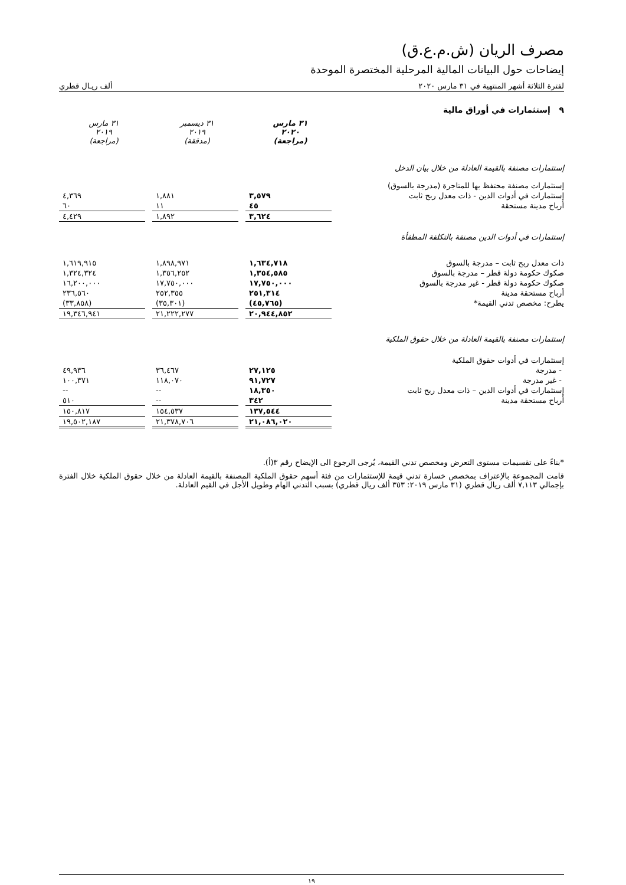مصرف الريان (ش.م.ع.ق)
إيضاحات حول البيانات المالية المرحلية المختصرة الموحدة
لفترة الثلاثة أشهر المنتهية في ٣١ مارس ٢٠٢٠ ألف ريـال قطري
٩ إستثمارات في أوراق مالية
| | ٣١ مارس ٢٠٢٠ (مراجعة) | | ٣١ ديسمبر ٢٠١٩ (مدققة) | | ٣١ مارس ٢٠١٩ (مراجعة) |
| إستثمارات مصنفة بالقيمة العادلة من خلال بيان الدخل | | | | | |
| إستثمارات مصنفة محتفظ بها للمتاجرة (مدرجة بالسوق) | | | | | |
| إستثمارات في أدوات الدين - ذات معدل ربح ثابت | ٣,٥٧٩ | | ١,٨٨١ | | ٤,٣٦٩ |
| أرباح مدينة مستحقة | ٤٥ | | ١١ | | ٦٠ |
| | ٣,٦٢٤ | | ١,٨٩٢ | | ٤,٤٢٩ |
| إستثمارات في أدوات الدين مصنفة بالتكلفة المطفأة | | | | | |
| ذات معدل ربح ثابت – مدرجة بالسوق | ١,٦٣٤,٧١٨ | | ١,٨٩٨,٩٧١ | | ١,٦١٩,٩١٥ |
| صكوك حكومة دولة قطر – مدرجة بالسوق | ١,٣٥٤,٥٨٥ | | ١,٣٥٦,٢٥٢ | | ١,٣٢٤,٣٢٤ |
| صكوك حكومة دولة قطر - غير مدرجة بالسوق | ١٧,٧٥٠,٠٠٠ | | ١٧,٧٥٠,٠٠٠ | | ١٦,٢٠٠,٠٠٠ |
| أرباح مستحقة مدينة | ٢٥١,٣١٤ | | ٢٥٢,٣٥٥ | | ٢٣٦,٥٦٠ |
| يطرح: مخصص تدني القيمة* | (٤٥,٧٦٥) | | (٣٥,٣٠١) | | (٣٣,٨٥٨) |
| | ٢٠,٩٤٤,٨٥٢ | | ٢١,٢٢٢,٢٧٧ | | ١٩,٣٤٦,٩٤١ |
| إستثمارات مصنفة بالقيمة العادلة من خلال حقوق الملكية | | | | | |
| إستثمارات في أدوات حقوق الملكية | | | | | |
| - مدرجة | ٢٧,١٢٥ | | ٣٦,٤٦٧ | | ٤٩,٩٣٦ |
| - غير مدرجة | ٩١,٧٢٧ | | ١١٨,٠٧٠ | | ١٠٠,٣٧١ |
| إستثمارات في أدوات الدين – ذات معدل ربح ثابت | ١٨,٣٥٠ | | -- | | -- |
| أرباح مستحقة مدينة | ٣٤٢ | | -- | | ٥١٠ |
| | ١٣٧,٥٤٤ | | ١٥٤,٥٣٧ | | ١٥٠,٨١٧ |
| | ٢١,٠٨٦,٠٢٠ | | ٢١,٣٧٨,٧٠٦ | | ١٩,٥٠٢,١٨٧ |
*بناءً على تقسيمات مستوى التعرض ومخصص تدني القيمة، يُرجى الرجوع الى الإيضاح رقم ٣(أ).
قامت المجموعة بالإعتراف بمخصص خسارة تدني قيمة للإستثمارات من فئة أسهم حقوق الملكية المصنفة بالقيمة العادلة من خلال حقوق الملكية خلال الفترة بإجمالي ٧,١١٣ ألف ريال قطري (٣١ مارس ٢٠١٩: ٣٥٣ ألف ريال قطري) بسبب التدني الهام وطويل الأجل في القيم العادلة.
١٩